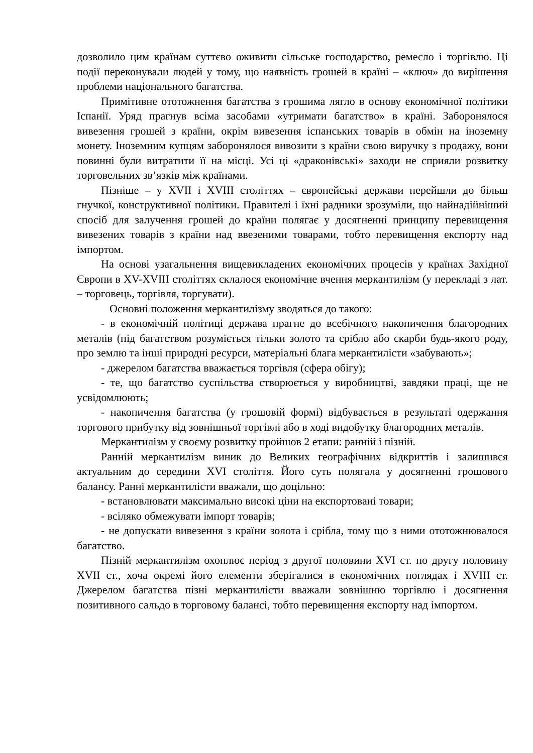дозволило цим країнам суттєво оживити сільське господарство, ремесло і торгівлю. Ці події переконували людей у тому, що наявність грошей в країні – «ключ» до вирішення проблеми національного багатства.
Примітивне ототожнення багатства з грошима лягло в основу економічної політики Іспанії. Уряд прагнув всіма засобами «утримати багатство» в країні. Заборонялося вивезення грошей з країни, окрім вивезення іспанських товарів в обмін на іноземну монету. Іноземним купцям заборонялося вивозити з країни свою виручку з продажу, вони повинні були витратити її на місці. Усі ці «драконівські» заходи не сприяли розвитку торговельних зв’язків між країнами.
Пізніше – у XVII і XVIII століттях – європейські держави перейшли до більш гнучкої, конструктивної політики. Правителі і їхні радники зрозуміли, що найнадійніший спосіб для залучення грошей до країни полягає у досягненні принципу перевищення вивезених товарів з країни над ввезеними товарами, тобто перевищення експорту над імпортом.
На основі узагальнення вищевикладених економічних процесів у країнах Західної Європи в XV-XVIII століттях склалося економічне вчення меркантилізм (у перекладі з лат. – торговець, торгівля, торгувати).
Основні положення меркантилізму зводяться до такого:
- в економічній політиці держава прагне до всебічного накопичення благородних металів (під багатством розуміється тільки золото та срібло або скарби будь-якого роду, про землю та інші природні ресурси, матеріальні блага меркантилісти «забувають»;
- джерелом багатства вважається торгівля (сфера обігу);
- те, що багатство суспільства створюється у виробництві, завдяки праці, ще не усвідомлюють;
- накопичення багатства (у грошовій формі) відбувається в результаті одержання торгового прибутку від зовнішньої торгівлі або в ході видобутку благородних металів.
Меркантилізм у своєму розвитку пройшов 2 етапи: ранній і пізній.
Ранній меркантилізм виник до Великих географічних відкриттів і залишився актуальним до середини XVI століття. Його суть полягала у досягненні грошового балансу. Ранні меркантилісти вважали, що доцільно:
- встановлювати максимально високі ціни на експортовані товари;
- всіляко обмежувати імпорт товарів;
- не допускати вивезення з країни золота і срібла, тому що з ними ототожнювалося багатство.
Пізній меркантилізм охоплює період з другої половини XVI ст. по другу половину XVII ст., хоча окремі його елементи зберігалися в економічних поглядах і XVIII ст. Джерелом багатства пізні меркантилісти вважали зовнішню торгівлю і досягнення позитивного сальдо в торговому балансі, тобто перевищення експорту над імпортом.